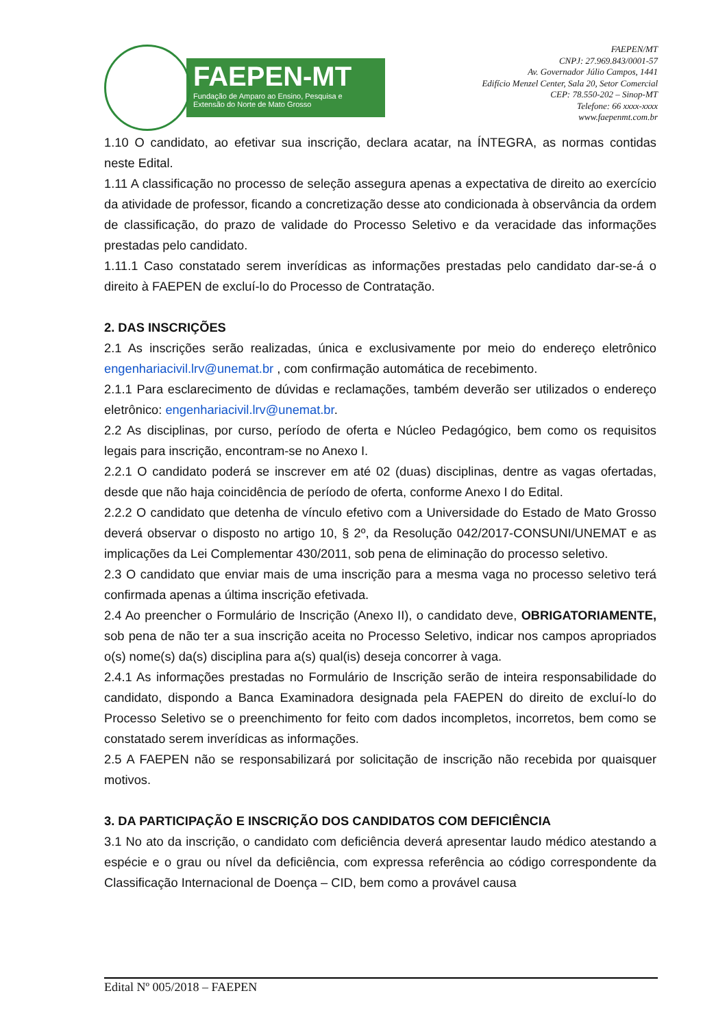FAEPEN-MT
Fundação de Amparo ao Ensino, Pesquisa e
Extensão do Norte de Mato Grosso
FAEPEN/MT
CNPJ: 27.969.843/0001-57
Av. Governador Júlio Campos, 1441
Edifício Menzel Center, Sala 20, Setor Comercial
CEP: 78.550-202 – Sinop-MT
Telefone: 66 xxxx-xxxx
www.faepenmt.com.br
1.10 O candidato, ao efetivar sua inscrição, declara acatar, na ÍNTEGRA, as normas contidas neste Edital.
1.11 A classificação no processo de seleção assegura apenas a expectativa de direito ao exercício da atividade de professor, ficando a concretização desse ato condicionada à observância da ordem de classificação, do prazo de validade do Processo Seletivo e da veracidade das informações prestadas pelo candidato.
1.11.1 Caso constatado serem inverídicas as informações prestadas pelo candidato dar-se-á o direito à FAEPEN de excluí-lo do Processo de Contratação.
2. DAS INSCRIÇÕES
2.1 As inscrições serão realizadas, única e exclusivamente por meio do endereço eletrônico engenhariacivil.lrv@unemat.br , com confirmação automática de recebimento.
2.1.1 Para esclarecimento de dúvidas e reclamações, também deverão ser utilizados o endereço eletrônico: engenhariacivil.lrv@unemat.br.
2.2 As disciplinas, por curso, período de oferta e Núcleo Pedagógico, bem como os requisitos legais para inscrição, encontram-se no Anexo I.
2.2.1 O candidato poderá se inscrever em até 02 (duas) disciplinas, dentre as vagas ofertadas, desde que não haja coincidência de período de oferta, conforme Anexo I do Edital.
2.2.2 O candidato que detenha de vínculo efetivo com a Universidade do Estado de Mato Grosso deverá observar o disposto no artigo 10, § 2º, da Resolução 042/2017-CONSUNI/UNEMAT e as implicações da Lei Complementar 430/2011, sob pena de eliminação do processo seletivo.
2.3 O candidato que enviar mais de uma inscrição para a mesma vaga no processo seletivo terá confirmada apenas a última inscrição efetivada.
2.4 Ao preencher o Formulário de Inscrição (Anexo II), o candidato deve, OBRIGATORIAMENTE, sob pena de não ter a sua inscrição aceita no Processo Seletivo, indicar nos campos apropriados o(s) nome(s) da(s) disciplina para a(s) qual(is) deseja concorrer à vaga.
2.4.1 As informações prestadas no Formulário de Inscrição serão de inteira responsabilidade do candidato, dispondo a Banca Examinadora designada pela FAEPEN do direito de excluí-lo do Processo Seletivo se o preenchimento for feito com dados incompletos, incorretos, bem como se constatado serem inverídicas as informações.
2.5 A FAEPEN não se responsabilizará por solicitação de inscrição não recebida por quaisquer motivos.
3. DA PARTICIPAÇÃO E INSCRIÇÃO DOS CANDIDATOS COM DEFICIÊNCIA
3.1 No ato da inscrição, o candidato com deficiência deverá apresentar laudo médico atestando a espécie e o grau ou nível da deficiência, com expressa referência ao código correspondente da Classificação Internacional de Doença – CID, bem como a provável causa
Edital Nº 005/2018 – FAEPEN